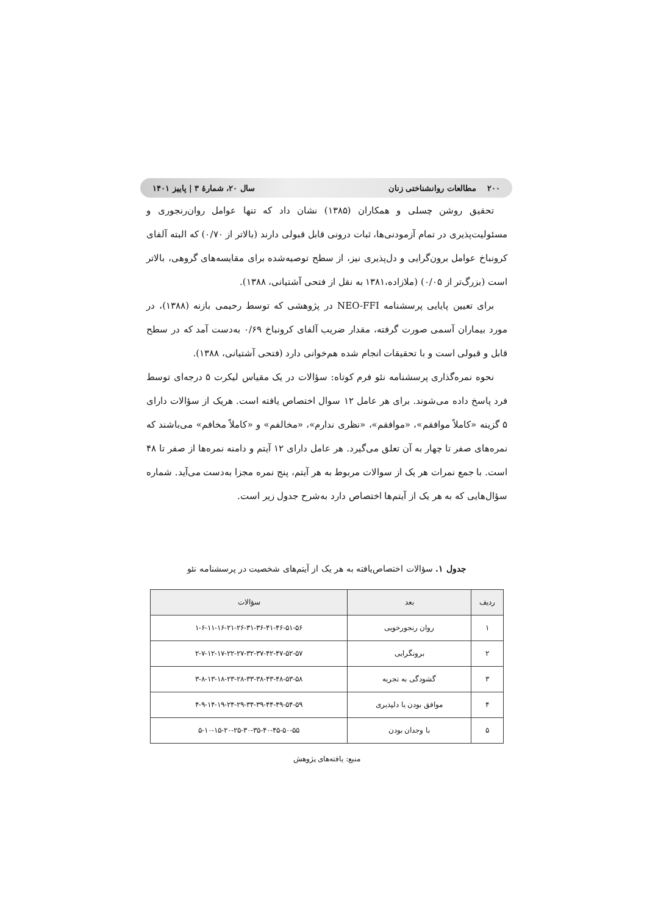۲۰۰ مطالعات روانشناختی زنان سال ۲۰، شمارهٔ ۳ | پاییز ۱۴۰۱
تحقیق روشن چسلی و همکاران (۱۳۸۵) نشان داد که تنها عوامل روان‌رنجوری و مسئولیت‌پذیری در تمام آزمودنی‌ها، ثبات درونی قابل قبولی دارند (بالاتر از ۰/۷۰) که البته آلفای کرونباخ عوامل برون‌گرایی و دل‌پذیری نیز، از سطح توصیه‌شده برای مقایسه‌های گروهی، بالاتر است (بزرگ‌تر از ۰/۰۵) (ملازاده،۱۳۸۱ به نقل از فتحی آشتیانی، ۱۳۸۸).
برای تعیین پایایی پرسشنامه NEO-FFI در پژوهشی که توسط رحیمی بازنه (۱۳۸۸)، در مورد بیماران آسمی صورت گرفته، مقدار ضریب آلفای کرونباخ ۰/۶۹ به‌دست آمد که در سطح قابل و قبولی است و با تحقیقات انجام شده هم‌خوانی دارد (فتحی آشتیانی، ۱۳۸۸).
نحوه نمره‌گذاری پرسشنامه نئو فرم کوتاه: سؤالات در یک مقیاس لیکرت ۵ درجه‌ای توسط فرد پاسخ داده می‌شوند. برای هر عامل ۱۲ سوال اختصاص یافته است. هریک از سؤالات دارای ۵ گزینه «کاملاً موافقم»، «موافقم»، «نظری ندارم»، «مخالفم» و «کاملاً مخافم» می‌باشند که نمره‌های صفر تا چهار به آن تعلق می‌گیرد. هر عامل دارای ۱۲ آیتم و دامنه نمره‌ها از صفر تا ۴۸ است. با جمع نمرات هر یک از سوالات مربوط به هر آیتم، پنج نمره مجزا به‌دست می‌آید. شماره سؤال‌هایی که به هر یک از آیتم‌ها اختصاص دارد به‌شرح جدول زیر است.
جدول ۱. سؤالات اختصاص‌یافته به هر یک از آیتم‌های شخصیت در پرسشنامه نئو
| ردیف | بعد | سؤالات |
| --- | --- | --- |
| ۱ | روان رنجورخویی | ۱-۶-۱۱-۱۶-۲۱-۲۶-۳۱-۳۶-۴۱-۴۶-۵۱-۵۶ |
| ۲ | برونگرایی | ۲-۷-۱۲-۱۷-۲۲-۲۷-۳۲-۳۷-۴۲-۴۷-۵۲-۵۷ |
| ۳ | گشودگی به تجربه | ۳-۸-۱۳-۱۸-۲۳-۲۸-۳۳-۳۸-۴۳-۴۸-۵۳-۵۸ |
| ۴ | موافق بودن یا دلپذیری | ۴-۹-۱۴-۱۹-۲۴-۲۹-۳۴-۳۹-۴۴-۴۹-۵۴-۵۹ |
| ۵ | با وجدان بودن | ۵-۱۰-۱۵-۲۰-۲۵-۳۰-۳۵-۴۰-۴۵-۵۰-۵۵ |
منبع: یافته‌های پژوهش